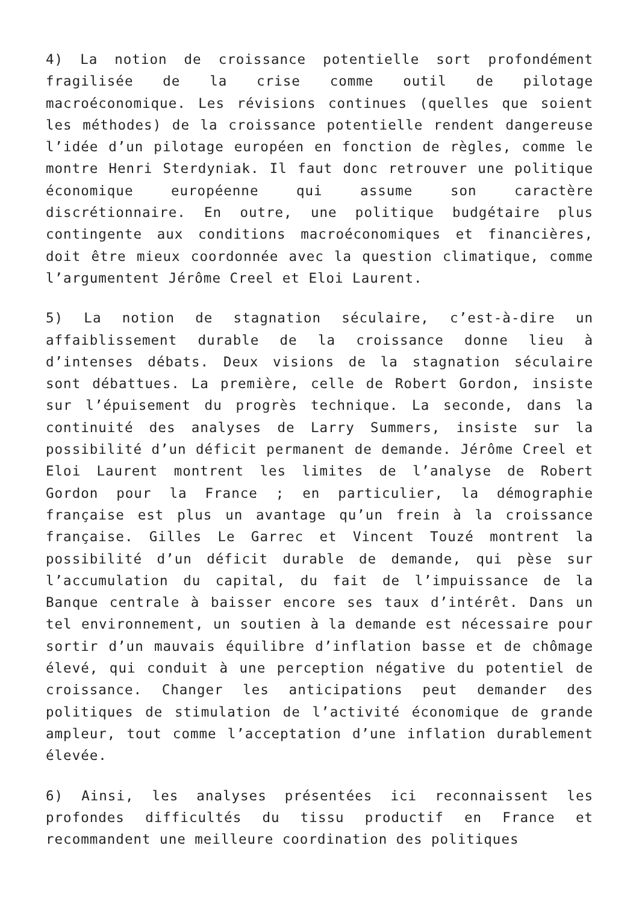4) La notion de croissance potentielle sort profondément fragilisée de la crise comme outil de pilotage macroéconomique. Les révisions continues (quelles que soient les méthodes) de la croissance potentielle rendent dangereuse l’idée d’un pilotage européen en fonction de règles, comme le montre Henri Sterdyniak. Il faut donc retrouver une politique économique européenne qui assume son caractère discrétionnaire. En outre, une politique budgétaire plus contingente aux conditions macroéconomiques et financières, doit être mieux coordonnée avec la question climatique, comme l’argumentent Jérôme Creel et Eloi Laurent.
5) La notion de stagnation séculaire, c’est-à-dire un affaiblissement durable de la croissance donne lieu à d’intenses débats. Deux visions de la stagnation séculaire sont débattues. La première, celle de Robert Gordon, insiste sur l’épuisement du progrès technique. La seconde, dans la continuité des analyses de Larry Summers, insiste sur la possibilité d’un déficit permanent de demande. Jérôme Creel et Eloi Laurent montrent les limites de l’analyse de Robert Gordon pour la France ; en particulier, la démographie française est plus un avantage qu’un frein à la croissance française. Gilles Le Garrec et Vincent Touzé montrent la possibilité d’un déficit durable de demande, qui pèse sur l’accumulation du capital, du fait de l’impuissance de la Banque centrale à baisser encore ses taux d’intérêt. Dans un tel environnement, un soutien à la demande est nécessaire pour sortir d’un mauvais équilibre d’inflation basse et de chômage élevé, qui conduit à une perception négative du potentiel de croissance. Changer les anticipations peut demander des politiques de stimulation de l’activité économique de grande ampleur, tout comme l’acceptation d’une inflation durablement élevée.
6) Ainsi, les analyses présentées ici reconnaissent les profondes difficultés du tissu productif en France et recommandent une meilleure coordination des politiques